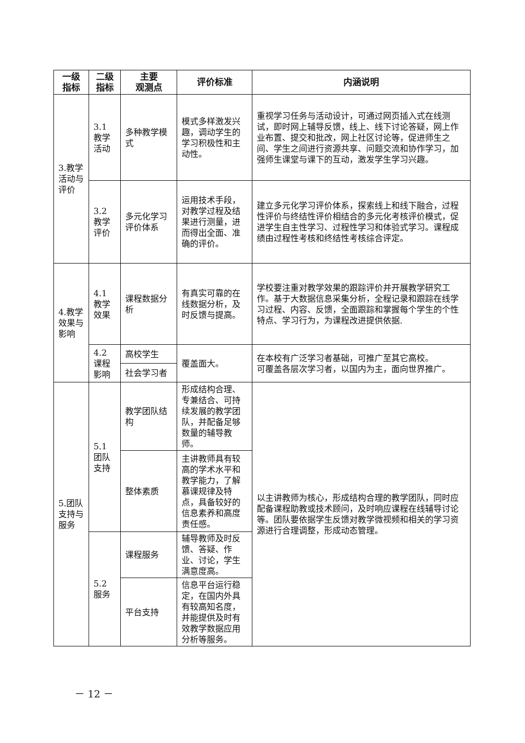| 一级 指标 | 二级 指标 | 主要 观测点 | 评价标准 | 内涵说明 |
| --- | --- | --- | --- | --- |
| 3.教学活动与评价 | 3.1 教学 活动 | 多种教学模式 | 模式多样激发兴趣，调动学生的学习积极性和主动性。 | 重视学习任务与活动设计，可通过网页插入式在线测试，即时网上辅导反馈，线上、线下讨论答疑，网上作业布置、提交和批改，网上社区讨论等，促进师生之间、学生之间进行资源共享、问题交流和协作学习，加强师生课堂与课下的互动，激发学生学习兴趣。 |
| | 3.2 教学 评价 | 多元化学习评价体系 | 运用技术手段，对教学过程及结果进行测量，进而得出全面、准确的评价。 | 建立多元化学习评价体系，探索线上和线下融合，过程性评价与终结性评价相结合的多元化考核评价模式，促进学生自主性学习、过程性学习和体验式学习。课程成绩由过程性考核和终结性考核综合评定。 |
| 4.教学效果与影响 | 4.1 教学 效果 | 课程数据分析 | 有真实可靠的在线数据分析，及时反馈与提高。 | 学校要注重对教学效果的跟踪评价并开展教学研究工作。基于大数据信息采集分析，全程记录和跟踪在线学习过程、内容、反馈，全面跟踪和掌握每个学生的个性特点、学习行为，为课程改进提供依据. |
| | 4.2 课程 影响 | 高校学生 | 覆盖面大。 | 在本校有广泛学习者基础，可推广至其它高校。 可覆盖各层次学习者，以国内为主，面向世界推广。 |
| | | 社会学习者 | | |
| 5.团队支持与服务 | 5.1 团队 支持 | 教学团队结构 | 形成结构合理、专兼结合、可持续发展的教学团队，并配备足够数量的辅导教师。 | 以主讲教师为核心，形成结构合理的教学团队，同时应配备课程助教或技术顾问，及时响应课程在线辅导讨论等。团队要依据学生反馈对教学微视频和相关的学习资源进行合理调整，形成动态管理。 |
| | | 整体素质 | 主讲教师具有较高的学术水平和教学能力，了解慕课规律及特点，具备较好的信息素养和高度责任感。 | |
| | 5.2 服务 | 课程服务 | 辅导教师及时反馈、答疑、作业、讨论，学生满意度高。 | |
| | | 平台支持 | 信息平台运行稳定，在国内外具有较高知名度，并能提供及时有效教学数据应用分析等服务。 | |
－ 12 －